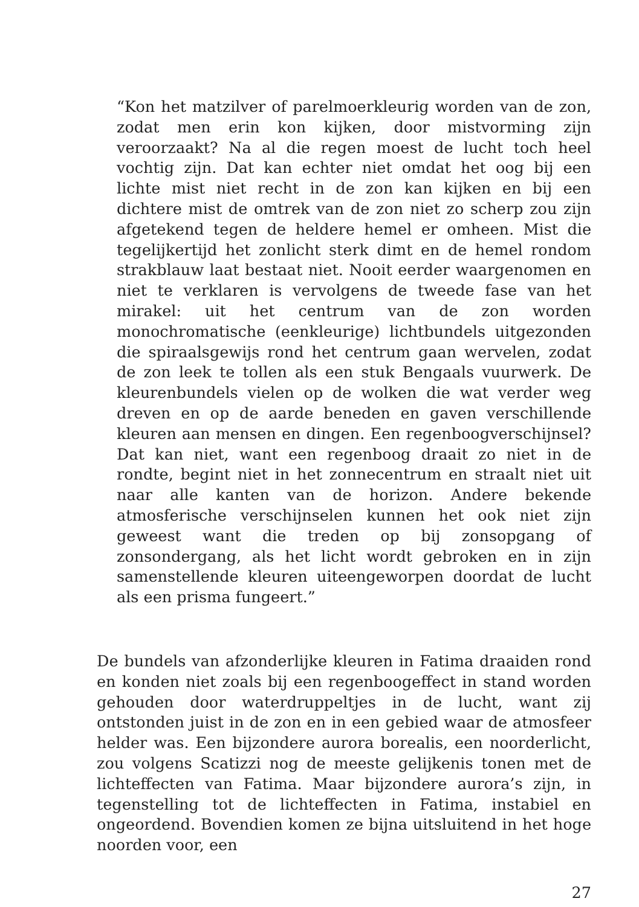“Kon het matzilver of parelmoerkleurig worden van de zon, zodat men erin kon kijken, door mistvorming zijn veroorzaakt? Na al die regen moest de lucht toch heel vochtig zijn. Dat kan echter niet omdat het oog bij een lichte mist niet recht in de zon kan kijken en bij een dichtere mist de omtrek van de zon niet zo scherp zou zijn afgetekend tegen de heldere hemel er omheen. Mist die tegelijkertijd het zonlicht sterk dimt en de hemel rondom strakblauw laat bestaat niet. Nooit eerder waargenomen en niet te verklaren is vervolgens de tweede fase van het mirakel: uit het centrum van de zon worden monochromatische (eenkleurige) lichtbundels uitgezonden die spiraalsgewijs rond het centrum gaan wervelen, zodat de zon leek te tollen als een stuk Bengaals vuurwerk. De kleurenbundels vielen op de wolken die wat verder weg dreven en op de aarde beneden en gaven verschillende kleuren aan mensen en dingen. Een regenboogverschijnsel? Dat kan niet, want een regenboog draait zo niet in de rondte, begint niet in het zonnecentrum en straalt niet uit naar alle kanten van de horizon. Andere bekende atmosferische verschijnselen kunnen het ook niet zijn geweest want die treden op bij zonsopgang of zonsondergang, als het licht wordt gebroken en in zijn samenstellende kleuren uiteengeworpen doordat de lucht als een prisma fungeert.”
De bundels van afzonderlijke kleuren in Fatima draaiden rond en konden niet zoals bij een regenboogeffect in stand worden gehouden door waterdruppeltjes in de lucht, want zij ontstonden juist in de zon en in een gebied waar de atmosfeer helder was. Een bijzondere aurora borealis, een noorderlicht, zou volgens Scatizzi nog de meeste gelijkenis tonen met de lichteffecten van Fatima. Maar bijzondere aurora’s zijn, in tegenstelling tot de lichteffecten in Fatima, instabiel en ongeordend. Bovendien komen ze bijna uitsluitend in het hoge noorden voor, een
27